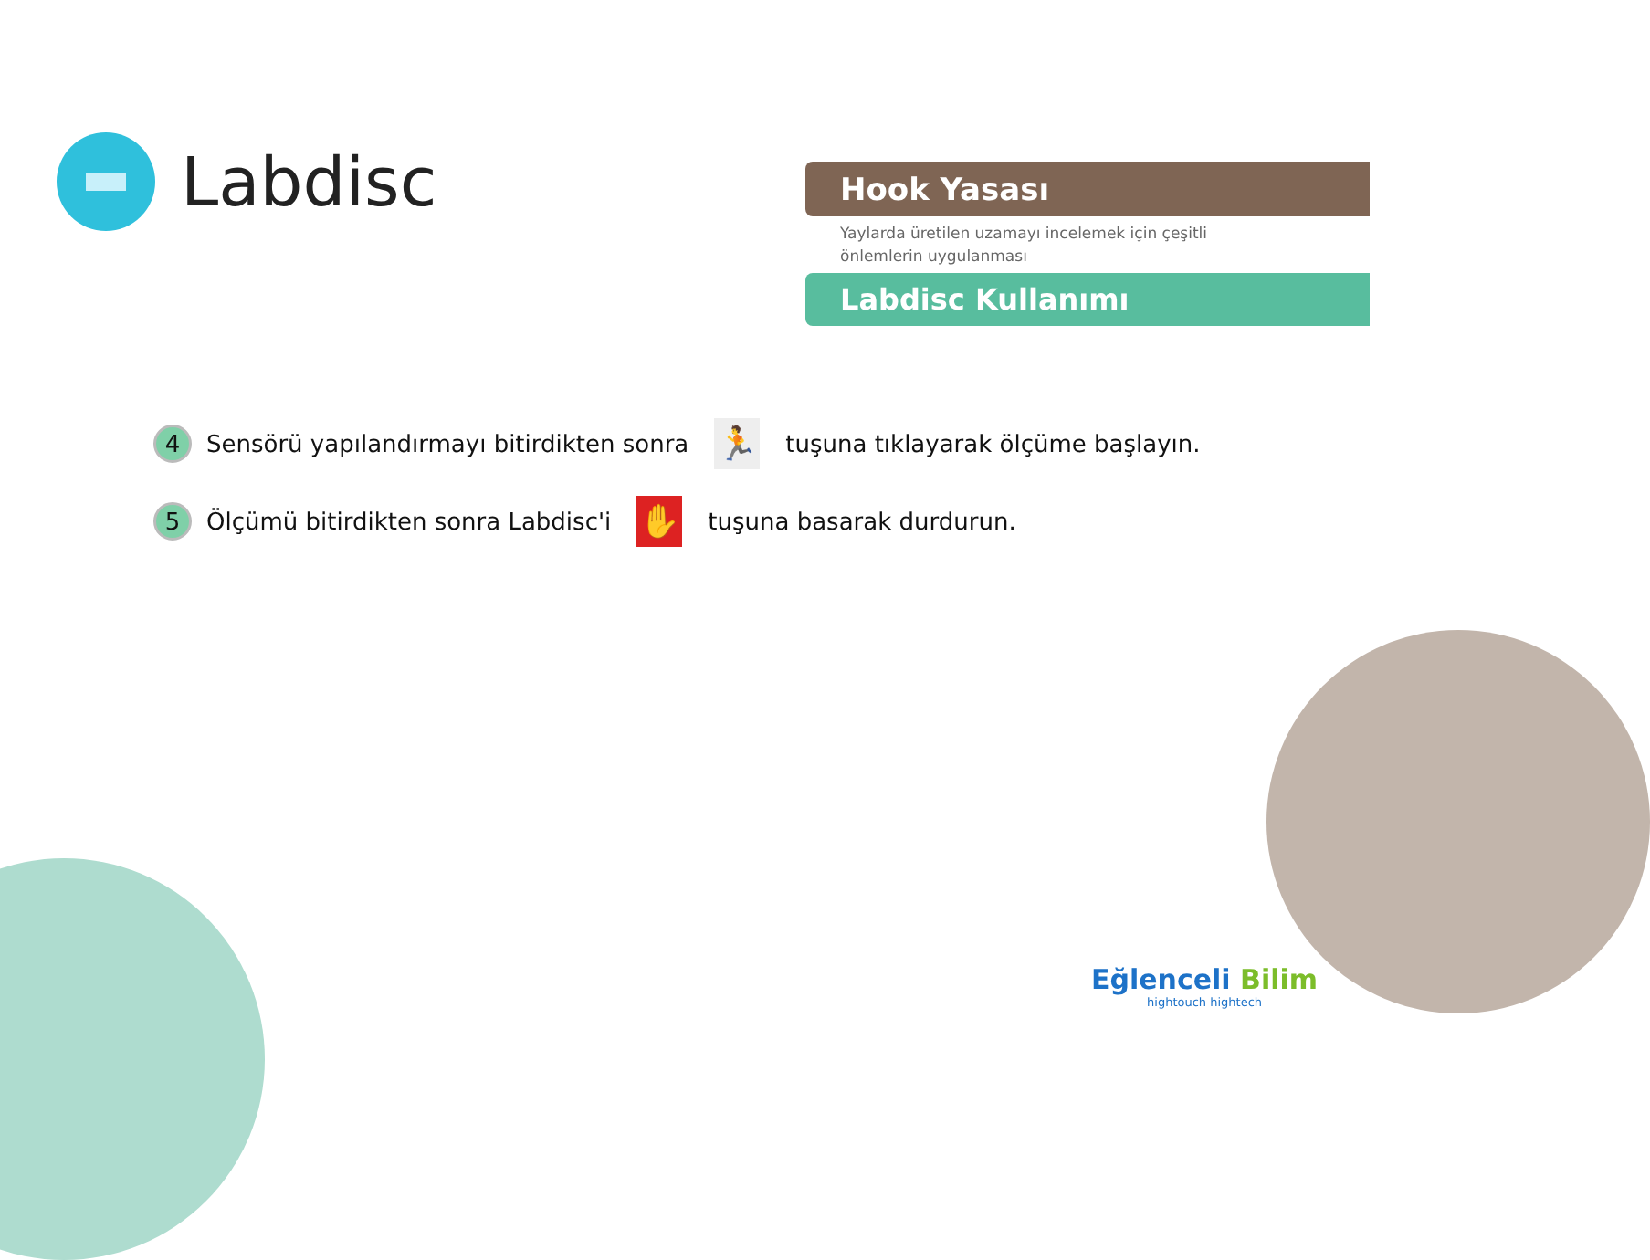Labdisc
Hook Yasası
Yaylarda üretilen uzamayı incelemek için çeşitli
önlemlerin uygulanması
Labdisc Kullanımı
4
Sensörü yapılandırmayı bitirdikten sonra
🏃
tuşuna tıklayarak ölçüme başlayın.
5
Ölçümü bitirdikten sonra Labdisc'i
✋
tuşuna basarak durdurun.
Eğlenceli Bilim
hightouch hightech